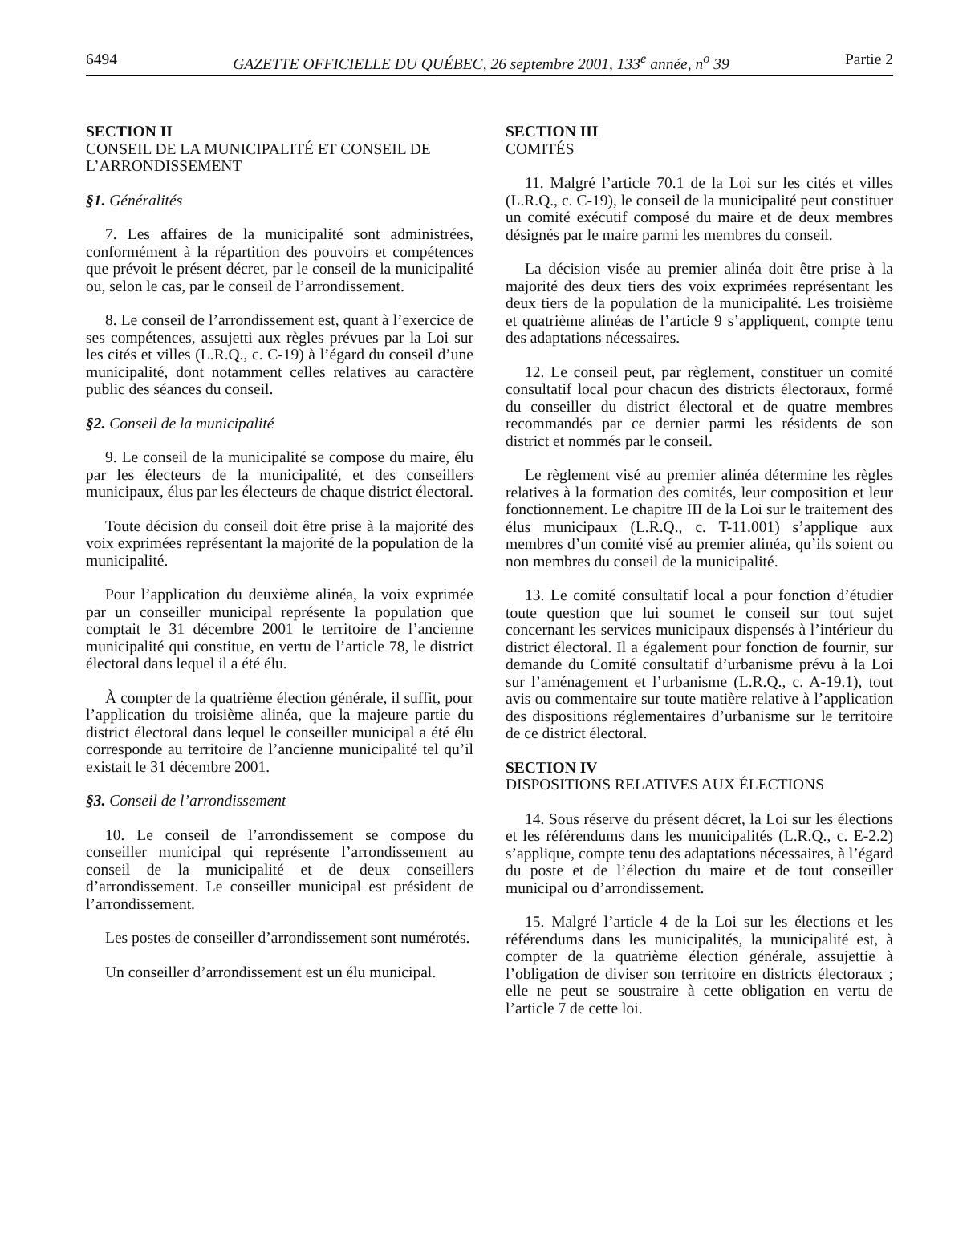6494 GAZETTE OFFICIELLE DU QUÉBEC, 26 septembre 2001, 133<sup>e</sup> année, n<sup>o</sup> 39 Partie 2
SECTION II
CONSEIL DE LA MUNICIPALITÉ ET CONSEIL DE L’ARRONDISSEMENT
§1. Généralités
7. Les affaires de la municipalité sont administrées, conformément à la répartition des pouvoirs et compétences que prévoit le présent décret, par le conseil de la municipalité ou, selon le cas, par le conseil de l’arrondissement.
8. Le conseil de l’arrondissement est, quant à l’exercice de ses compétences, assujetti aux règles prévues par la Loi sur les cités et villes (L.R.Q., c. C-19) à l’égard du conseil d’une municipalité, dont notamment celles relatives au caractère public des séances du conseil.
§2. Conseil de la municipalité
9. Le conseil de la municipalité se compose du maire, élu par les électeurs de la municipalité, et des conseillers municipaux, élus par les électeurs de chaque district électoral.
Toute décision du conseil doit être prise à la majorité des voix exprimées représentant la majorité de la population de la municipalité.
Pour l’application du deuxième alinéa, la voix exprimée par un conseiller municipal représente la population que comptait le 31 décembre 2001 le territoire de l’ancienne municipalité qui constitue, en vertu de l’article 78, le district électoral dans lequel il a été élu.
À compter de la quatrième élection générale, il suffit, pour l’application du troisième alinéa, que la majeure partie du district électoral dans lequel le conseiller municipal a été élu corresponde au territoire de l’ancienne municipalité tel qu’il existait le 31 décembre 2001.
§3. Conseil de l’arrondissement
10. Le conseil de l’arrondissement se compose du conseiller municipal qui représente l’arrondissement au conseil de la municipalité et de deux conseillers d’arrondissement. Le conseiller municipal est président de l’arrondissement.
Les postes de conseiller d’arrondissement sont numérotés.
Un conseiller d’arrondissement est un élu municipal.
SECTION III
COMITÉS
11. Malgré l’article 70.1 de la Loi sur les cités et villes (L.R.Q., c. C-19), le conseil de la municipalité peut constituer un comité exécutif composé du maire et de deux membres désignés par le maire parmi les membres du conseil.
La décision visée au premier alinéa doit être prise à la majorité des deux tiers des voix exprimées représentant les deux tiers de la population de la municipalité. Les troisième et quatrième alinéas de l’article 9 s’appliquent, compte tenu des adaptations nécessaires.
12. Le conseil peut, par règlement, constituer un comité consultatif local pour chacun des districts électoraux, formé du conseiller du district électoral et de quatre membres recommandés par ce dernier parmi les résidents de son district et nommés par le conseil.
Le règlement visé au premier alinéa détermine les règles relatives à la formation des comités, leur composition et leur fonctionnement. Le chapitre III de la Loi sur le traitement des élus municipaux (L.R.Q., c. T-11.001) s’applique aux membres d’un comité visé au premier alinéa, qu’ils soient ou non membres du conseil de la municipalité.
13. Le comité consultatif local a pour fonction d’étudier toute question que lui soumet le conseil sur tout sujet concernant les services municipaux dispensés à l’intérieur du district électoral. Il a également pour fonction de fournir, sur demande du Comité consultatif d’urbanisme prévu à la Loi sur l’aménagement et l’urbanisme (L.R.Q., c. A-19.1), tout avis ou commentaire sur toute matière relative à l’application des dispositions réglementaires d’urbanisme sur le territoire de ce district électoral.
SECTION IV
DISPOSITIONS RELATIVES AUX ÉLECTIONS
14. Sous réserve du présent décret, la Loi sur les élections et les référendums dans les municipalités (L.R.Q., c. E-2.2) s’applique, compte tenu des adaptations nécessaires, à l’égard du poste et de l’élection du maire et de tout conseiller municipal ou d’arrondissement.
15. Malgré l’article 4 de la Loi sur les élections et les référendums dans les municipalités, la municipalité est, à compter de la quatrième élection générale, assujettie à l’obligation de diviser son territoire en districts électoraux ; elle ne peut se soustraire à cette obligation en vertu de l’article 7 de cette loi.